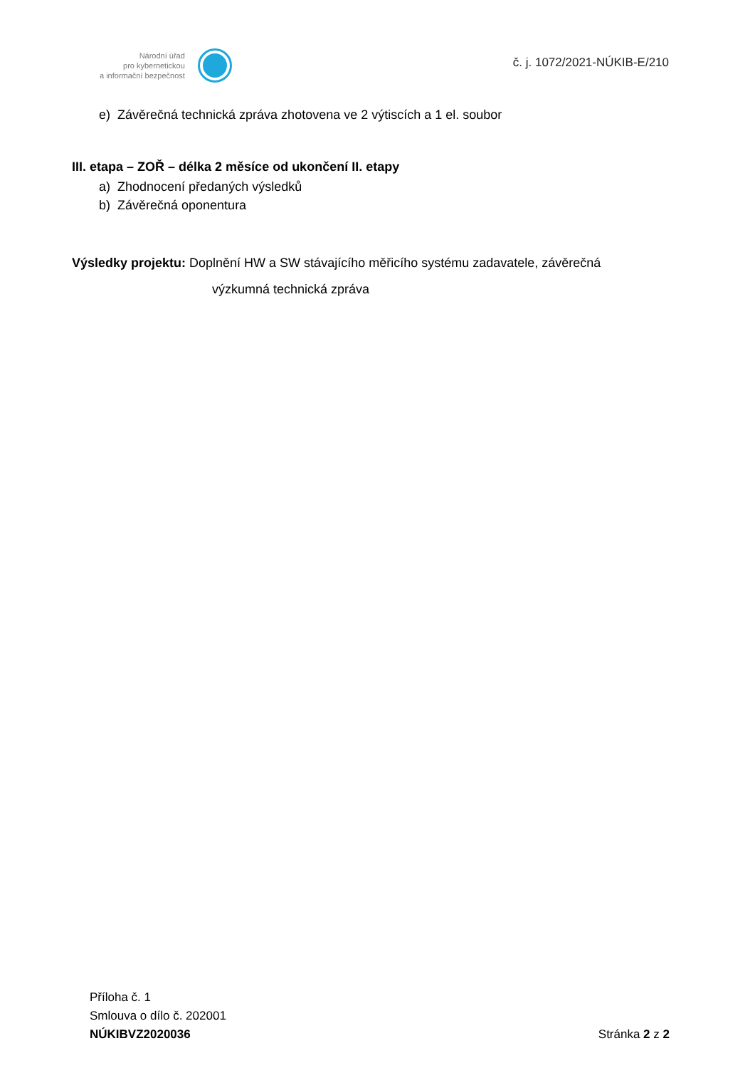Národní úřad
pro kybernetickou
a informační bezpečnost
č. j. 1072/2021-NÚKIB-E/210
e) Závěrečná technická zpráva zhotovena ve 2 výtiscích a 1 el. soubor
III. etapa – ZOŘ – délka 2 měsíce od ukončení II. etapy
a) Zhodnocení předaných výsledků
b) Závěrečná oponentura
Výsledky projektu: Doplnění HW a SW stávajícího měřicího systému zadavatele, závěrečná
výzkumná technická zpráva
Příloha č. 1
Smlouva o dílo č. 202001
NÚKIBVZ2020036 Stránka 2 z 2